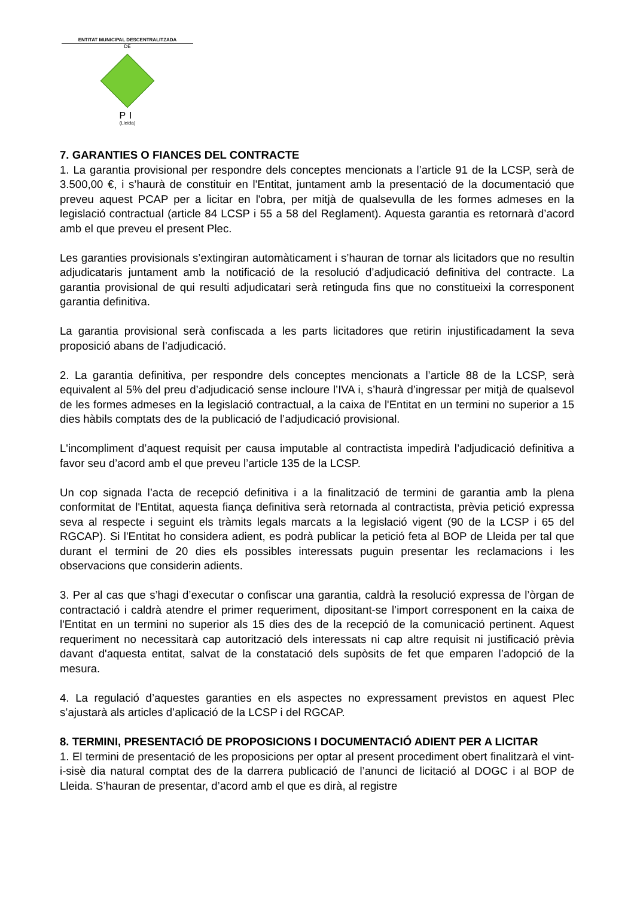ENTITAT MUNICIPAL DESCENTRALITZADA
DE
PI
(Lleida)
7. GARANTIES O FIANCES DEL CONTRACTE
1. La garantia provisional per respondre dels conceptes mencionats a l’article 91 de la LCSP, serà de 3.500,00 €, i s’haurà de constituir en l'Entitat, juntament amb la presentació de la documentació que preveu aquest PCAP per a licitar en l'obra, per mitjà de qualsevulla de les formes admeses en la legislació contractual (article 84 LCSP i 55 a 58 del Reglament). Aquesta garantia es retornarà d’acord amb el que preveu el present Plec.
Les garanties provisionals s’extingiran automàticament i s’hauran de tornar als licitadors que no resultin adjudicataris juntament amb la notificació de la resolució d’adjudicació definitiva del contracte. La garantia provisional de qui resulti adjudicatari serà retinguda fins que no constitueixi la corresponent garantia definitiva.
La garantia provisional serà confiscada a les parts licitadores que retirin injustificadament la seva proposició abans de l’adjudicació.
2. La garantia definitiva, per respondre dels conceptes mencionats a l’article 88 de la LCSP, serà equivalent al 5% del preu d’adjudicació sense incloure l’IVA i, s’haurà d’ingressar per mitjà de qualsevol de les formes admeses en la legislació contractual, a la caixa de l'Entitat en un termini no superior a 15 dies hàbils comptats des de la publicació de l’adjudicació provisional.
L'incompliment d’aquest requisit per causa imputable al contractista impedirà l’adjudicació definitiva a favor seu d’acord amb el que preveu l’article 135 de la LCSP.
Un cop signada l’acta de recepció definitiva i a la finalització de termini de garantia amb la plena conformitat de l'Entitat, aquesta fiança definitiva serà retornada al contractista, prèvia petició expressa seva al respecte i seguint els tràmits legals marcats a la legislació vigent (90 de la LCSP i 65 del RGCAP). Si l'Entitat ho considera adient, es podrà publicar la petició feta al BOP de Lleida per tal que durant el termini de 20 dies els possibles interessats puguin presentar les reclamacions i les observacions que considerin adients.
3. Per al cas que s’hagi d’executar o confiscar una garantia, caldrà la resolució expressa de l’òrgan de contractació i caldrà atendre el primer requeriment, dipositant-se l’import corresponent en la caixa de l'Entitat en un termini no superior als 15 dies des de la recepció de la comunicació pertinent. Aquest requeriment no necessitarà cap autorització dels interessats ni cap altre requisit ni justificació prèvia davant d'aquesta entitat, salvat de la constatació dels supòsits de fet que emparen l’adopció de la mesura.
4. La regulació d’aquestes garanties en els aspectes no expressament previstos en aquest Plec s’ajustarà als articles d’aplicació de la LCSP i del RGCAP.
8. TERMINI, PRESENTACIÓ DE PROPOSICIONS I DOCUMENTACIÓ ADIENT PER A LICITAR
1. El termini de presentació de les proposicions per optar al present procediment obert finalitzarà el vint-i-sisè dia natural comptat des de la darrera publicació de l’anunci de licitació al DOGC i al BOP de Lleida. S’hauran de presentar, d’acord amb el que es dirà, al registre